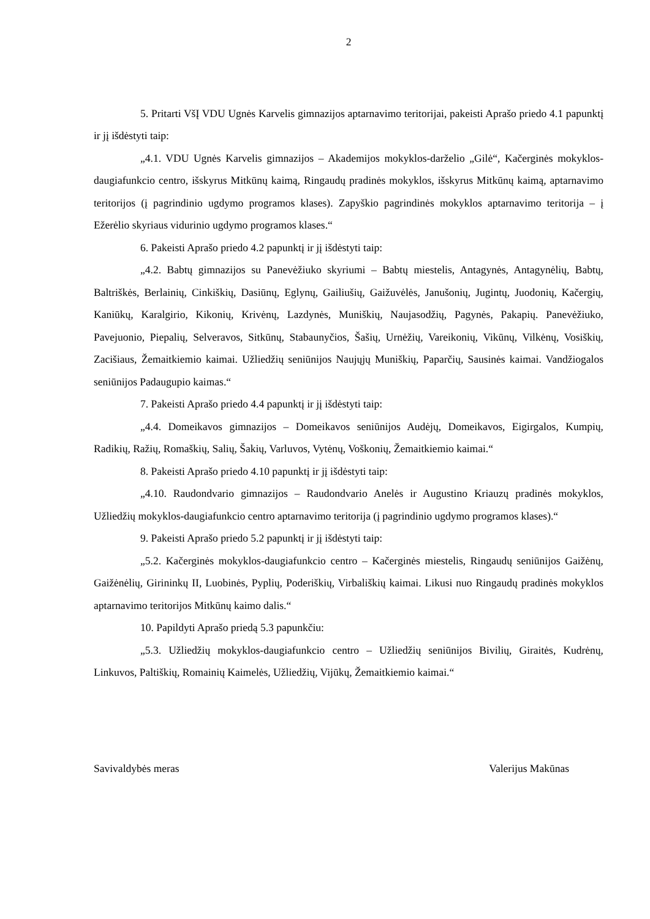2
5. Pritarti VšĮ VDU Ugnės Karvelis gimnazijos aptarnavimo teritorijai, pakeisti Aprašo priedo 4.1 papunktį ir jį išdėstyti taip:
„4.1. VDU Ugnės Karvelis gimnazijos – Akademijos mokyklos-darželio „Gilė“, Kačerginės mokyklos-daugiafunkcio centro, išskyrus Mitkūnų kaimą, Ringaudų pradinės mokyklos, išskyrus Mitkūnų kaimą, aptarnavimo teritorijos (į pagrindinio ugdymo programos klases). Zapyškio pagrindinės mokyklos aptarnavimo teritorija – į Ežerėlio skyriaus vidurinio ugdymo programos klases.“
6. Pakeisti Aprašo priedo 4.2 papunktį ir jį išdėstyti taip:
„4.2. Babtų gimnazijos su Panevėžiuko skyriumi – Babtų miestelis, Antagynės, Antagynėlių, Babtų, Baltriškės, Berlainių, Cinkiškių, Dasiūnų, Eglynų, Gailiušių, Gaižuvėlės, Janušonių, Jugintų, Juodonių, Kačergių, Kaniūkų, Karalgirio, Kikonių, Krivėnų, Lazdynės, Muniškių, Naujasodžių, Pagynės, Pakapių. Panevėžiuko, Pavejuonio, Piepalių, Selveravos, Sitkūnų, Stabaunyčios, Šašių, Urnėžių, Vareikonių, Vikūnų, Vilkėnų, Vosiškių, Zacišiaus, Žemaitkiemio kaimai. Užliedžių seniūnijos Naujųjų Muniškių, Paparčių, Sausinės kaimai. Vandžiogalos seniūnijos Padaugupio kaimas.“
7. Pakeisti Aprašo priedo 4.4 papunktį ir jį išdėstyti taip:
„4.4. Domeikavos gimnazijos – Domeikavos seniūnijos Audėjų, Domeikavos, Eigirgalos, Kumpių, Radikių, Ražių, Romaškių, Salių, Šakių, Varluvos, Vytėnų, Voškonių, Žemaitkiemio kaimai.“
8. Pakeisti Aprašo priedo 4.10 papunktį ir jį išdėstyti taip:
„4.10. Raudondvario gimnazijos – Raudondvario Anelės ir Augustino Kriauzų pradinės mokyklos, Užliedžių mokyklos-daugiafunkcio centro aptarnavimo teritorija (į pagrindinio ugdymo programos klases).“
9. Pakeisti Aprašo priedo 5.2 papunktį ir jį išdėstyti taip:
„5.2. Kačerginės mokyklos-daugiafunkcio centro – Kačerginės miestelis, Ringaudų seniūnijos Gaižėnų, Gaižėnėlių, Girininkų II, Luobinės, Pyplių, Poderiškių, Virbališkių kaimai. Likusi nuo Ringaudų pradinės mokyklos aptarnavimo teritorijos Mitkūnų kaimo dalis.“
10. Papildyti Aprašo priedą 5.3 papunkčiu:
„5.3. Užliedžių mokyklos-daugiafunkcio centro – Užliedžių seniūnijos Bivilių, Giraitės, Kudrėnų, Linkuvos, Paltiškių, Romainių Kaimelės, Užliedžių, Vijūkų, Žemaitkiemio kaimai.“
Savivaldybės meras Valerijus Makūnas